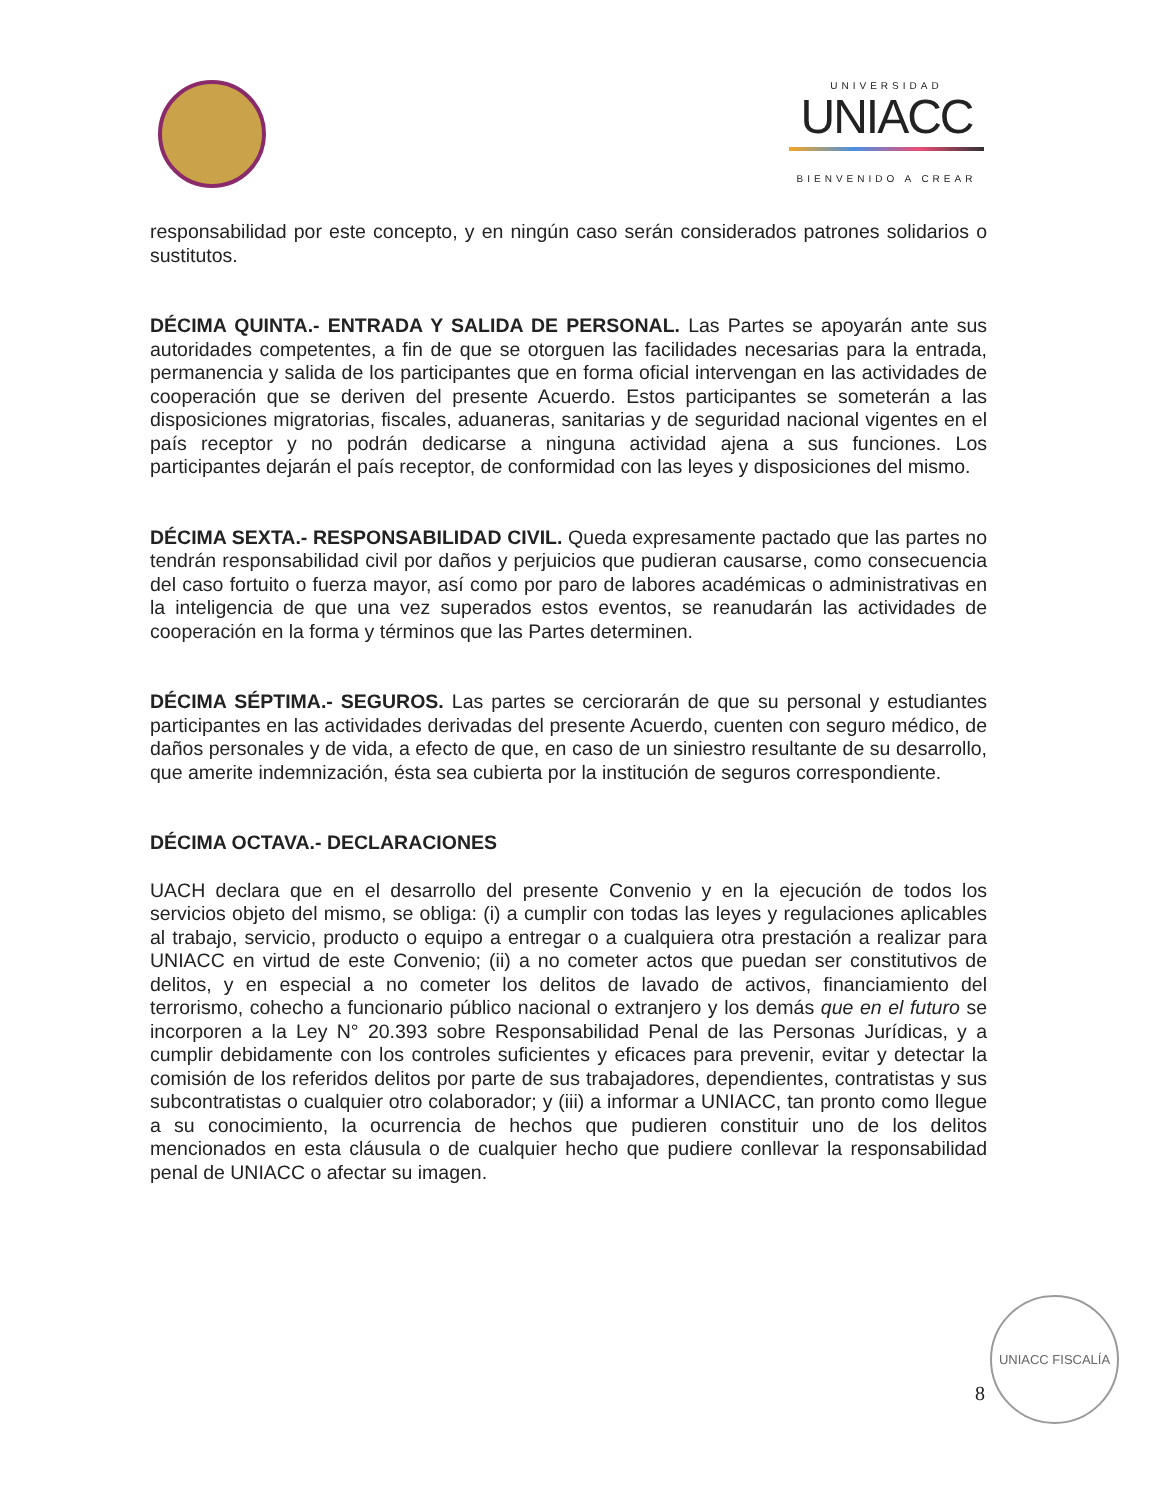UNIVERSIDAD
UNIACC
BIENVENIDO A CREAR
responsabilidad por este concepto, y en ningún caso serán considerados patrones solidarios o sustitutos.
DÉCIMA QUINTA.- ENTRADA Y SALIDA DE PERSONAL. Las Partes se apoyarán ante sus autoridades competentes, a fin de que se otorguen las facilidades necesarias para la entrada, permanencia y salida de los participantes que en forma oficial intervengan en las actividades de cooperación que se deriven del presente Acuerdo. Estos participantes se someterán a las disposiciones migratorias, fiscales, aduaneras, sanitarias y de seguridad nacional vigentes en el país receptor y no podrán dedicarse a ninguna actividad ajena a sus funciones. Los participantes dejarán el país receptor, de conformidad con las leyes y disposiciones del mismo.
DÉCIMA SEXTA.- RESPONSABILIDAD CIVIL. Queda expresamente pactado que las partes no tendrán responsabilidad civil por daños y perjuicios que pudieran causarse, como consecuencia del caso fortuito o fuerza mayor, así como por paro de labores académicas o administrativas en la inteligencia de que una vez superados estos eventos, se reanudarán las actividades de cooperación en la forma y términos que las Partes determinen.
DÉCIMA SÉPTIMA.- SEGUROS. Las partes se cerciorarán de que su personal y estudiantes participantes en las actividades derivadas del presente Acuerdo, cuenten con seguro médico, de daños personales y de vida, a efecto de que, en caso de un siniestro resultante de su desarrollo, que amerite indemnización, ésta sea cubierta por la institución de seguros correspondiente.
DÉCIMA OCTAVA.- DECLARACIONES
UACH declara que en el desarrollo del presente Convenio y en la ejecución de todos los servicios objeto del mismo, se obliga: (i) a cumplir con todas las leyes y regulaciones aplicables al trabajo, servicio, producto o equipo a entregar o a cualquiera otra prestación a realizar para UNIACC en virtud de este Convenio; (ii) a no cometer actos que puedan ser constitutivos de delitos, y en especial a no cometer los delitos de lavado de activos, financiamiento del terrorismo, cohecho a funcionario público nacional o extranjero y los demás que en el futuro se incorporen a la Ley N° 20.393 sobre Responsabilidad Penal de las Personas Jurídicas, y a cumplir debidamente con los controles suficientes y eficaces para prevenir, evitar y detectar la comisión de los referidos delitos por parte de sus trabajadores, dependientes, contratistas y sus subcontratistas o cualquier otro colaborador; y (iii) a informar a UNIACC, tan pronto como llegue a su conocimiento, la ocurrencia de hechos que pudieren constituir uno de los delitos mencionados en esta cláusula o de cualquier hecho que pudiere conllevar la responsabilidad penal de UNIACC o afectar su imagen.
UNIACC FISCALÍA
8